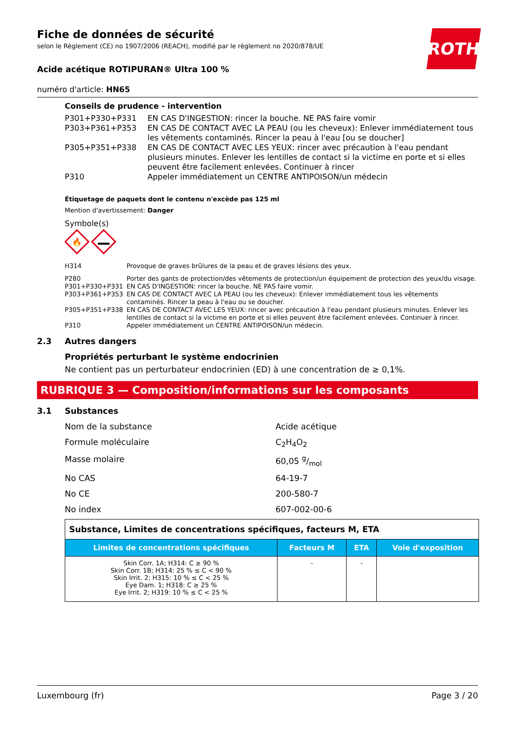ROTH
Fiche de données de sécurité
selon le Règlement (CE) no 1907/2006 (REACH), modifié par le règlement no 2020/878/UE
Acide acétique ROTIPURAN® Ultra 100 %
numéro d'article: HN65
Conseils de prudence - intervention
| P301+P330+P331 | EN CAS D'INGESTION: rincer la bouche. NE PAS faire vomir |
| P303+P361+P353 | EN CAS DE CONTACT AVEC LA PEAU (ou les cheveux): Enlever immédiatement tous les vêtements contaminés. Rincer la peau à l'eau [ou se doucher] |
| P305+P351+P338 | EN CAS DE CONTACT AVEC LES YEUX: rincer avec précaution à l'eau pendant plusieurs minutes. Enlever les lentilles de contact si la victime en porte et si elles peuvent être facilement enlevées. Continuer à rincer |
| P310 | Appeler immédiatement un CENTRE ANTIPOISON/un médecin |
Étiquetage de paquets dont le contenu n'excède pas 125 ml
Mention d'avertissement: Danger
Symbole(s)
🔥
| H314 | Provoque de graves brûlures de la peau et de graves lésions des yeux. |
| P280 | Porter des gants de protection/des vêtements de protection/un équipement de protection des yeux/du visage. |
| P301+P330+P331 | EN CAS D'INGESTION: rincer la bouche. NE PAS faire vomir. |
| P303+P361+P353 | EN CAS DE CONTACT AVEC LA PEAU (ou les cheveux): Enlever immédiatement tous les vêtements contaminés. Rincer la peau à l'eau ou se doucher. |
| P305+P351+P338 | EN CAS DE CONTACT AVEC LES YEUX: rincer avec précaution à l'eau pendant plusieurs minutes. Enlever les lentilles de contact si la victime en porte et si elles peuvent être facilement enlevées. Continuer à rincer. |
| P310 | Appeler immédiatement un CENTRE ANTIPOISON/un médecin. |
2.3 Autres dangers
Propriétés perturbant le système endocrinien
Ne contient pas un perturbateur endocrinien (ED) à une concentration de ≥ 0,1%.
RUBRIQUE 3 — Composition/informations sur les composants
3.1 Substances
Nom de la substance Acide acétique
Formule moléculaire C<sub>2</sub>H<sub>4</sub>O<sub>2</sub>
Masse molaire 60,05 g/mol
No CAS 64-19-7
No CE 200-580-7
No index 607-002-00-6
| Substance, Limites de concentrations spécifiques, facteurs M, ETA | | | |
| Limites de concentrations spécifiques | Facteurs M | ETA | Voie d'exposition |
| Skin Corr. 1A; H314: C ≥ 90 % Skin Corr. 1B; H314: 25 % ≤ C < 90 % Skin Irrit. 2; H315: 10 % ≤ C < 25 % Eye Dam. 1; H318: C ≥ 25 % Eye Irrit. 2; H319: 10 % ≤ C < 25 % | - | - | |
Luxembourg (fr) Page 3 / 20